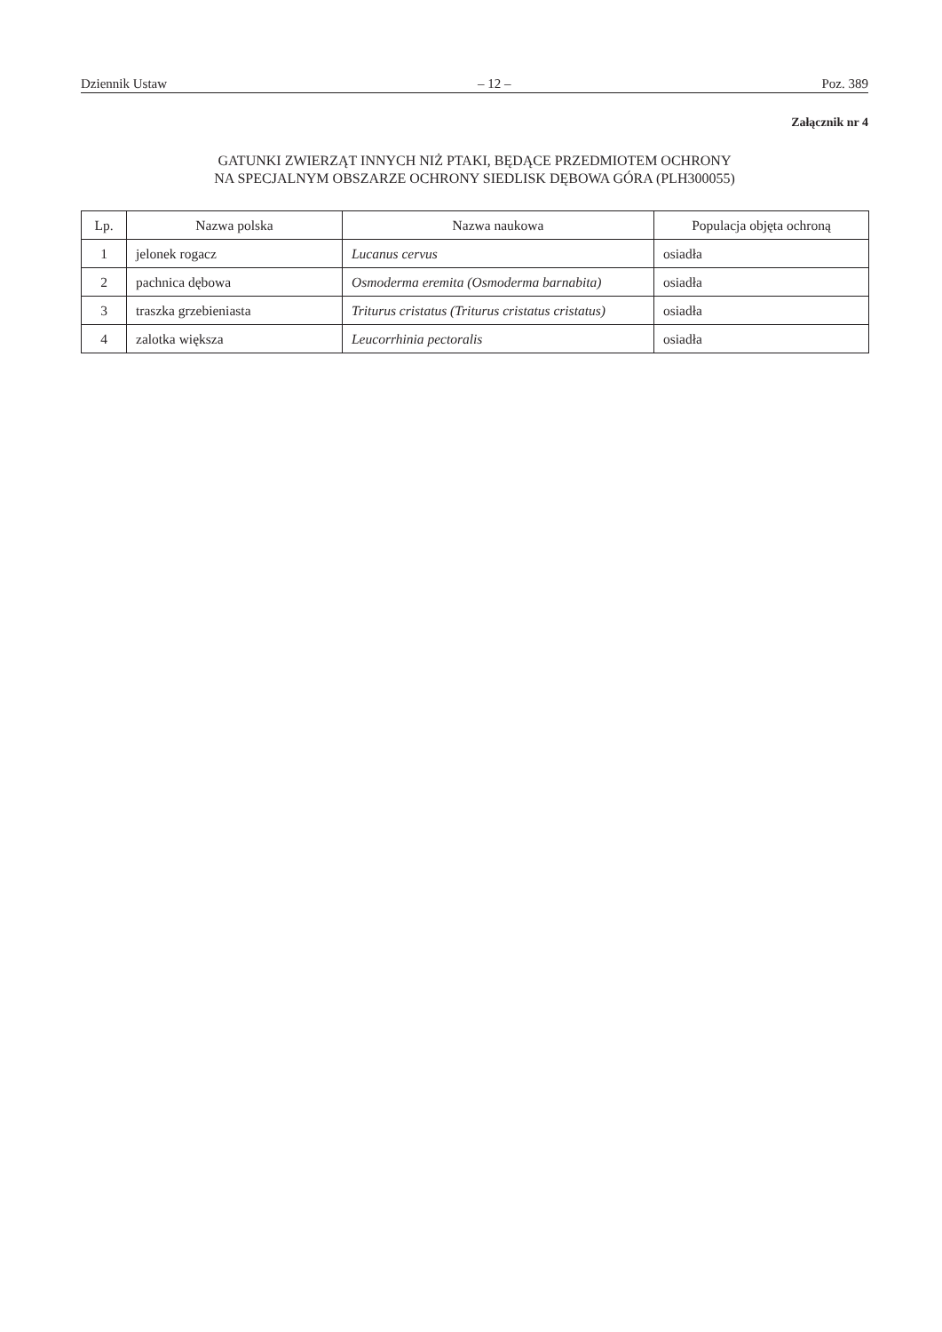Dziennik Ustaw – 12 – Poz. 389
Załącznik nr 4
GATUNKI ZWIERZĄT INNYCH NIŻ PTAKI, BĘDĄCE PRZEDMIOTEM OCHRONY
NA SPECJALNYM OBSZARZE OCHRONY SIEDLISK DĘBOWA GÓRA (PLH300055)
| Lp. | Nazwa polska | Nazwa naukowa | Populacja objęta ochroną |
| --- | --- | --- | --- |
| 1 | jelonek rogacz | Lucanus cervus | osiadła |
| 2 | pachnica dębowa | Osmoderma eremita (Osmoderma barnabita) | osiadła |
| 3 | traszka grzebieniasta | Triturus cristatus (Triturus cristatus cristatus) | osiadła |
| 4 | zalotka większa | Leucorrhinia pectoralis | osiadła |